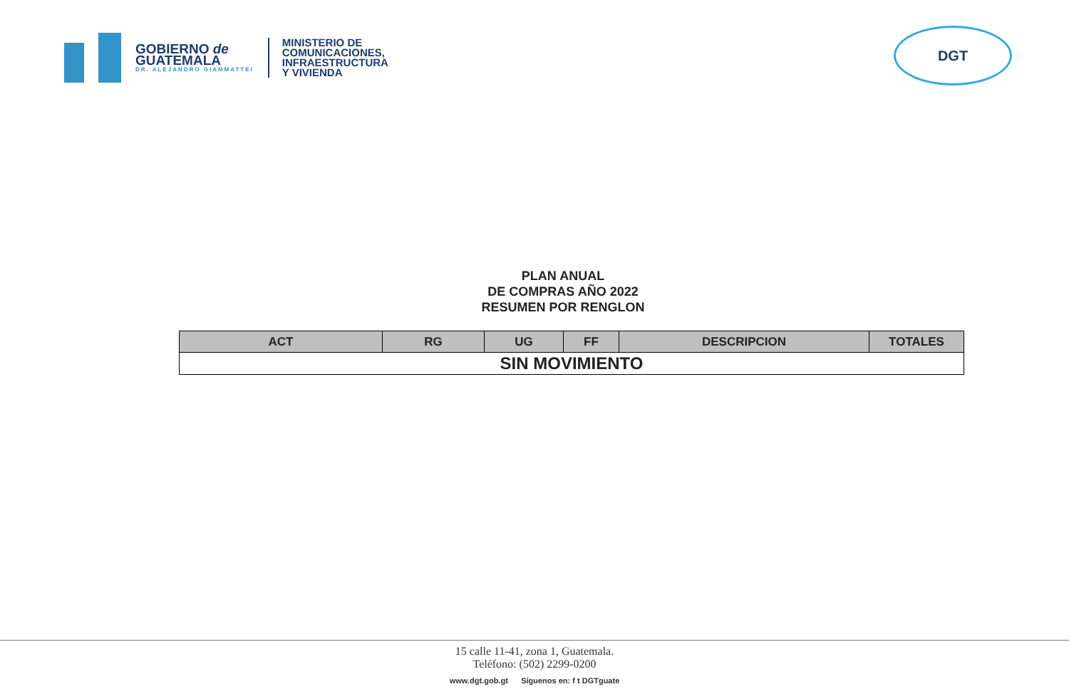GOBIERNO de
GUATEMALA
DR. ALEJANDRO GIAMMATTEI
MINISTERIO DE
COMUNICACIONES,
INFRAESTRUCTURA
Y VIVIENDA
DGT
PLAN ANUAL
DE COMPRAS AÑO 2022
RESUMEN POR RENGLON
| ACT | RG | UG | FF | DESCRIPCION | TOTALES |
| --- | --- | --- | --- | --- | --- |
| SIN MOVIMIENTO | | | | | |
15 calle 11-41, zona 1, Guatemala.
Teléfono: (502) 2299-0200
www.dgt.gob.gt Síguenos en: f t DGTguate